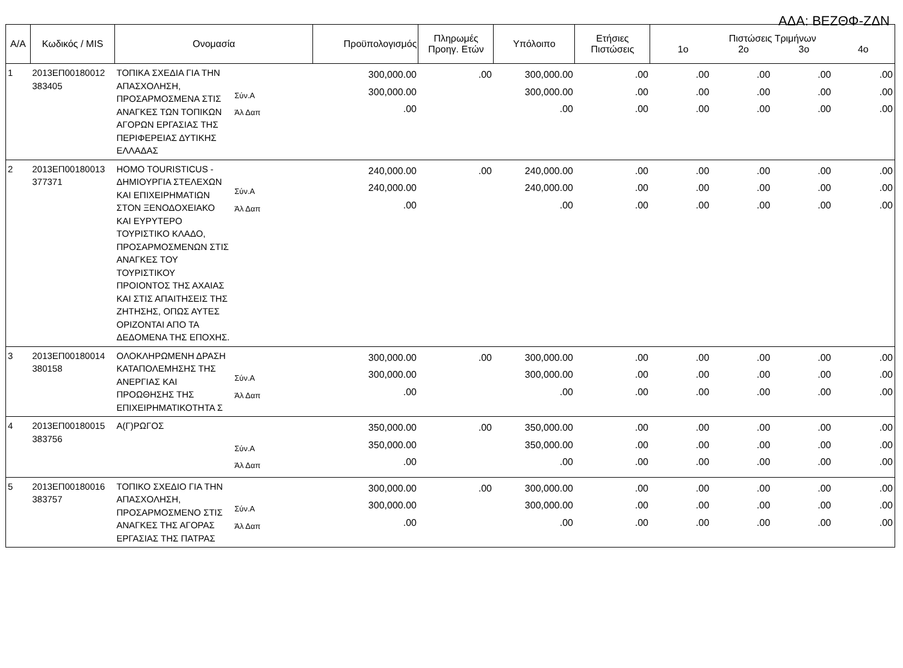ΑΔΑ: ΒΕΖΘΦ-ΖΔΝ
| Α/Α | Κωδικός / MIS | Ονομασία | | Προϋπολογισμός | Πληρωμές Προηγ. Ετών | Υπόλοιπο | Ετήσιες Πιστώσεις | Πιστώσεις Τριμήνων 1ο 2ο 3ο 4ο | | | |
| --- | --- | --- | --- | --- | --- | --- | --- | --- | --- | --- | --- |
| 1 | 2013ΕΠ00180012 383405 | ΤΟΠΙΚΑ ΣΧΕΔΙΑ ΓΙΑ ΤΗΝ ΑΠΑΣΧΟΛΗΣΗ, ΠΡΟΣΑΡΜΟΣΜΕΝΑ ΣΤΙΣ ΑΝΑΓΚΕΣ ΤΩΝ ΤΟΠΙΚΩΝ ΑΓΟΡΩΝ ΕΡΓΑΣΙΑΣ ΤΗΣ ΠΕΡΙΦΕΡΕΙΑΣ ΔΥΤΙΚΗΣ ΕΛΛΑΔΑΣ | Σύν.Α Άλ Δαπ | 300,000.00 300,000.00 .00 | .00 | 300,000.00 300,000.00 .00 | .00 .00 .00 | .00 .00 .00 | .00 .00 .00 | .00 .00 .00 | .00 .00 .00 |
| 2 | 2013ΕΠ00180013 377371 | HOMO TOURISTICUS - ΔΗΜΙΟΥΡΓΙΑ ΣΤΕΛΕΧΩΝ ΚΑΙ ΕΠΙΧΕΙΡΗΜΑΤΙΩΝ ΣΤΟΝ ΞΕΝΟΔΟΧΕΙΑΚΟ ΚΑΙ ΕΥΡΥΤΕΡΟ ΤΟΥΡΙΣΤΙΚΟ ΚΛΑΔΟ, ΠΡΟΣΑΡΜΟΣΜΕΝΩΝ ΣΤΙΣ ΑΝΑΓΚΕΣ ΤΟΥ ΤΟΥΡΙΣΤΙΚΟΥ ΠΡΟΙΟΝΤΟΣ ΤΗΣ ΑΧΑΙΑΣ ΚΑΙ ΣΤΙΣ ΑΠΑΙΤΗΣΕΙΣ ΤΗΣ ΖΗΤΗΣΗΣ, ΟΠΩΣ ΑΥΤΕΣ ΟΡΙΖΟΝΤΑΙ ΑΠΟ ΤΑ ΔΕΔΟΜΕΝΑ ΤΗΣ ΕΠΟΧΗΣ. | Σύν.Α Άλ Δαπ | 240,000.00 240,000.00 .00 | .00 | 240,000.00 240,000.00 .00 | .00 .00 .00 | .00 .00 .00 | .00 .00 .00 | .00 .00 .00 | .00 .00 .00 |
| 3 | 2013ΕΠ00180014 380158 | ΟΛΟΚΛΗΡΩΜΕΝΗ ΔΡΑΣΗ ΚΑΤΑΠΟΛΕΜΗΣΗΣ ΤΗΣ ΑΝΕΡΓΙΑΣ ΚΑΙ ΠΡΟΩΘΗΣΗΣ ΤΗΣ ΕΠΙΧΕΙΡΗΜΑΤΙΚΟΤΗΤΑ Σ | Σύν.Α Άλ Δαπ | 300,000.00 300,000.00 .00 | .00 | 300,000.00 300,000.00 .00 | .00 .00 .00 | .00 .00 .00 | .00 .00 .00 | .00 .00 .00 | .00 .00 .00 |
| 4 | 2013ΕΠ00180015 383756 | Α(Γ)ΡΩΓΟΣ | Σύν.Α Άλ Δαπ | 350,000.00 350,000.00 .00 | .00 | 350,000.00 350,000.00 .00 | .00 .00 .00 | .00 .00 .00 | .00 .00 .00 | .00 .00 .00 | .00 .00 .00 |
| 5 | 2013ΕΠ00180016 383757 | ΤΟΠΙΚΟ ΣΧΕΔΙΟ ΓΙΑ ΤΗΝ ΑΠΑΣΧΟΛΗΣΗ, ΠΡΟΣΑΡΜΟΣΜΕΝΟ ΣΤΙΣ ΑΝΑΓΚΕΣ ΤΗΣ ΑΓΟΡΑΣ ΕΡΓΑΣΙΑΣ ΤΗΣ ΠΑΤΡΑΣ | Σύν.Α Άλ Δαπ | 300,000.00 300,000.00 .00 | .00 | 300,000.00 300,000.00 .00 | .00 .00 .00 | .00 .00 .00 | .00 .00 .00 | .00 .00 .00 | .00 .00 .00 |